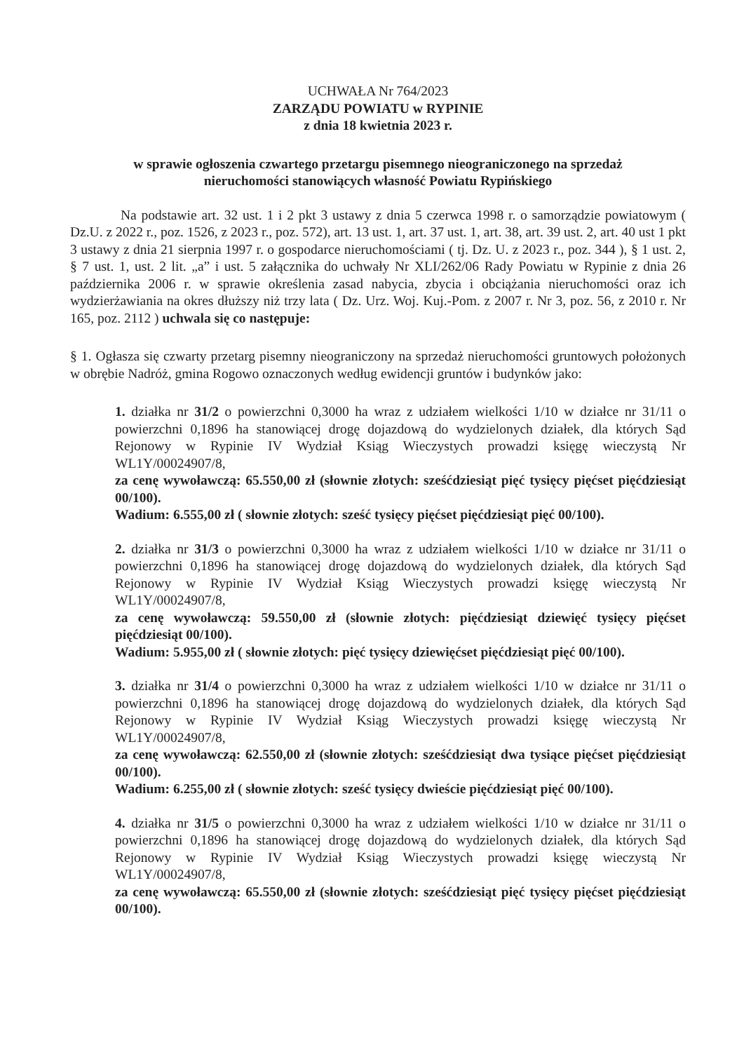UCHWAŁA Nr 764/2023
ZARZĄDU POWIATU w RYPINIE
z dnia 18 kwietnia 2023 r.
w sprawie ogłoszenia czwartego przetargu pisemnego nieograniczonego na sprzedaż
nieruchomości stanowiących własność Powiatu Rypińskiego
Na podstawie art. 32 ust. 1 i 2 pkt 3 ustawy z dnia 5 czerwca 1998 r. o samorządzie powiatowym ( Dz.U. z 2022 r., poz. 1526, z 2023 r., poz. 572), art. 13 ust. 1, art. 37 ust. 1, art. 38, art. 39 ust. 2, art. 40 ust 1 pkt 3 ustawy z dnia 21 sierpnia 1997 r. o gospodarce nieruchomościami ( tj. Dz. U. z 2023 r., poz. 344 ), § 1 ust. 2, § 7 ust. 1, ust. 2 lit. „a” i ust. 5 załącznika do uchwały Nr XLI/262/06 Rady Powiatu w Rypinie z dnia 26 października 2006 r. w sprawie określenia zasad nabycia, zbycia i obciążania nieruchomości oraz ich wydzierżawiania na okres dłuższy niż trzy lata ( Dz. Urz. Woj. Kuj.-Pom. z 2007 r. Nr 3, poz. 56, z 2010 r. Nr 165, poz. 2112 ) uchwala się co następuje:
§ 1. Ogłasza się czwarty przetarg pisemny nieograniczony na sprzedaż nieruchomości gruntowych położonych w obrębie Nadróż, gmina Rogowo oznaczonych według ewidencji gruntów i budynków jako:
1. działka nr 31/2 o powierzchni 0,3000 ha wraz z udziałem wielkości 1/10 w działce nr 31/11 o powierzchni 0,1896 ha stanowiącej drogę dojazdową do wydzielonych działek, dla których Sąd Rejonowy w Rypinie IV Wydział Ksiąg Wieczystych prowadzi księgę wieczystą Nr WL1Y/00024907/8,
za cenę wywoławczą: 65.550,00 zł (słownie złotych: sześćdziesiąt pięć tysięcy pięćset pięćdziesiąt 00/100).
Wadium: 6.555,00 zł ( słownie złotych: sześć tysięcy pięćset pięćdziesiąt pięć 00/100).
2. działka nr 31/3 o powierzchni 0,3000 ha wraz z udziałem wielkości 1/10 w działce nr 31/11 o powierzchni 0,1896 ha stanowiącej drogę dojazdową do wydzielonych działek, dla których Sąd Rejonowy w Rypinie IV Wydział Ksiąg Wieczystych prowadzi księgę wieczystą Nr WL1Y/00024907/8,
za cenę wywoławczą: 59.550,00 zł (słownie złotych: pięćdziesiąt dziewięć tysięcy pięćset pięćdziesiąt 00/100).
Wadium: 5.955,00 zł ( słownie złotych: pięć tysięcy dziewięćset pięćdziesiąt pięć 00/100).
3. działka nr 31/4 o powierzchni 0,3000 ha wraz z udziałem wielkości 1/10 w działce nr 31/11 o powierzchni 0,1896 ha stanowiącej drogę dojazdową do wydzielonych działek, dla których Sąd Rejonowy w Rypinie IV Wydział Ksiąg Wieczystych prowadzi księgę wieczystą Nr WL1Y/00024907/8,
za cenę wywoławczą: 62.550,00 zł (słownie złotych: sześćdziesiąt dwa tysiące pięćset pięćdziesiąt 00/100).
Wadium: 6.255,00 zł ( słownie złotych: sześć tysięcy dwieście pięćdziesiąt pięć 00/100).
4. działka nr 31/5 o powierzchni 0,3000 ha wraz z udziałem wielkości 1/10 w działce nr 31/11 o powierzchni 0,1896 ha stanowiącej drogę dojazdową do wydzielonych działek, dla których Sąd Rejonowy w Rypinie IV Wydział Ksiąg Wieczystych prowadzi księgę wieczystą Nr WL1Y/00024907/8,
za cenę wywoławczą: 65.550,00 zł (słownie złotych: sześćdziesiąt pięć tysięcy pięćset pięćdziesiąt 00/100).